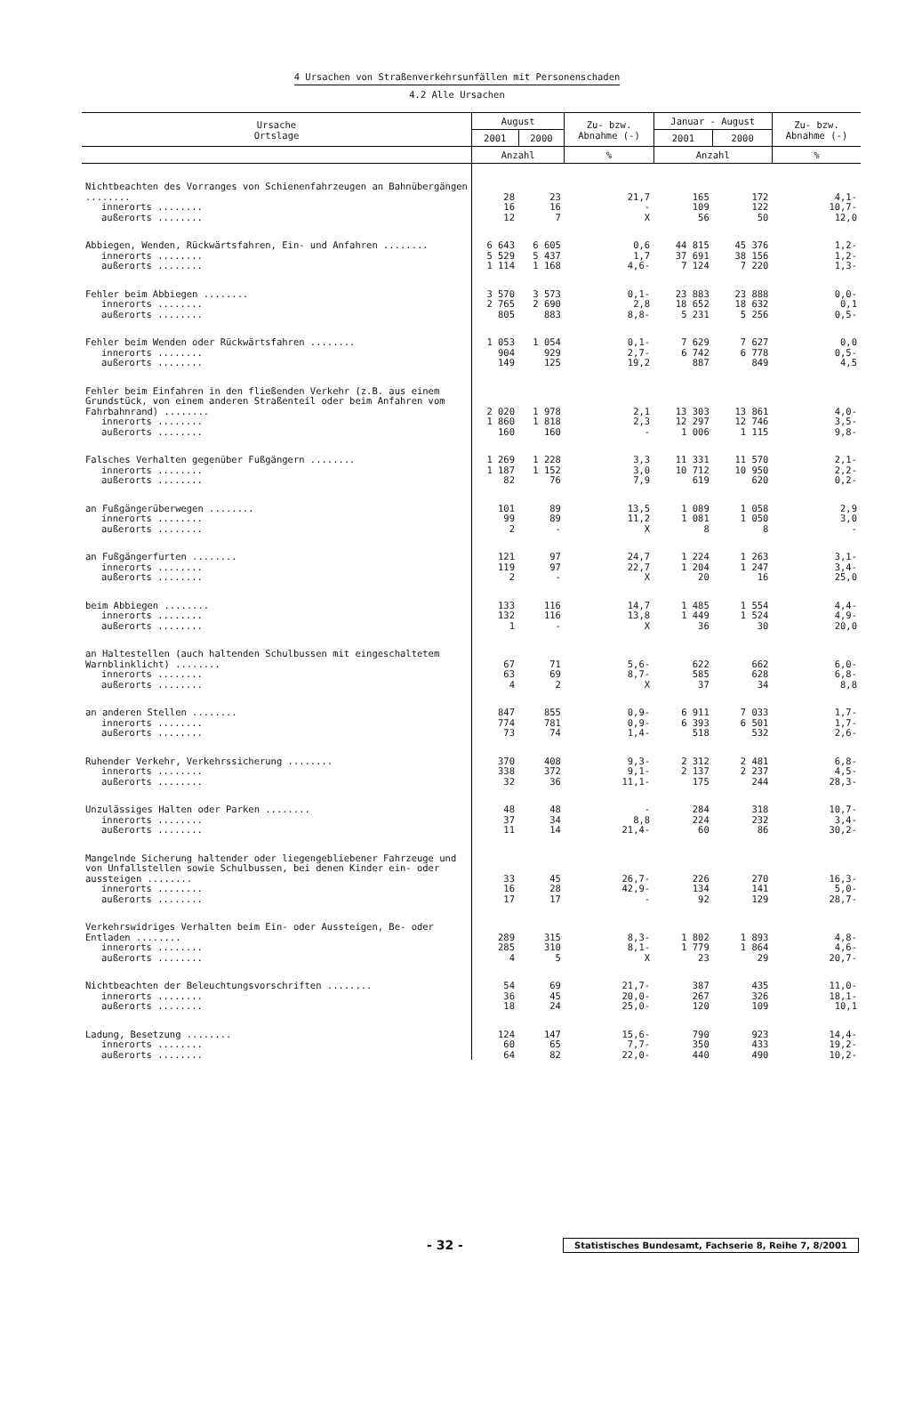4 Ursachen von Straßenverkehrsunfällen mit Personenschaden
4.2 Alle Ursachen
| Ursache Ortslage | August | | Zu- bzw. Abnahme (-) | Januar - August | | Zu- bzw. Abnahme (-) |
| --- | --- | --- | --- | --- | --- | --- |
| | 2001 | 2000 | | 2001 | 2000 | |
| | Anzahl | | % | Anzahl | | % |
| Nichtbeachten des Vorranges von Schienenfahrzeugen an Bahnübergängen ........ innerorts ........ außerorts ........ | 28 16 12 | 23 16 7 | 21,7 - X | 165 109 56 | 172 122 50 | 4,1- 10,7- 12,0 |
| Abbiegen, Wenden, Rückwärtsfahren, Ein- und Anfahren ........ innerorts ........ außerorts ........ | 6 643 5 529 1 114 | 6 605 5 437 1 168 | 0,6 1,7 4,6- | 44 815 37 691 7 124 | 45 376 38 156 7 220 | 1,2- 1,2- 1,3- |
| Fehler beim Abbiegen ........ innerorts ........ außerorts ........ | 3 570 2 765 805 | 3 573 2 690 883 | 0,1- 2,8 8,8- | 23 883 18 652 5 231 | 23 888 18 632 5 256 | 0,0- 0,1 0,5- |
| Fehler beim Wenden oder Rückwärtsfahren ........ innerorts ........ außerorts ........ | 1 053 904 149 | 1 054 929 125 | 0,1- 2,7- 19,2 | 7 629 6 742 887 | 7 627 6 778 849 | 0,0 0,5- 4,5 |
| Fehler beim Einfahren in den fließenden Verkehr (z.B. aus einem Grundstück, von einem anderen Straßenteil oder beim Anfahren vom Fahrbahnrand) ........ innerorts ........ außerorts ........ | 2 020 1 860 160 | 1 978 1 818 160 | 2,1 2,3 - | 13 303 12 297 1 006 | 13 861 12 746 1 115 | 4,0- 3,5- 9,8- |
| Falsches Verhalten gegenüber Fußgängern ........ innerorts ........ außerorts ........ | 1 269 1 187 82 | 1 228 1 152 76 | 3,3 3,0 7,9 | 11 331 10 712 619 | 11 570 10 950 620 | 2,1- 2,2- 0,2- |
| an Fußgängerüberwegen ........ innerorts ........ außerorts ........ | 101 99 2 | 89 89 - | 13,5 11,2 X | 1 089 1 081 8 | 1 058 1 050 8 | 2,9 3,0 - |
| an Fußgängerfurten ........ innerorts ........ außerorts ........ | 121 119 2 | 97 97 - | 24,7 22,7 X | 1 224 1 204 20 | 1 263 1 247 16 | 3,1- 3,4- 25,0 |
| beim Abbiegen ........ innerorts ........ außerorts ........ | 133 132 1 | 116 116 - | 14,7 13,8 X | 1 485 1 449 36 | 1 554 1 524 30 | 4,4- 4,9- 20,0 |
| an Haltestellen (auch haltenden Schulbussen mit eingeschaltetem Warnblinklicht) ........ innerorts ........ außerorts ........ | 67 63 4 | 71 69 2 | 5,6- 8,7- X | 622 585 37 | 662 628 34 | 6,0- 6,8- 8,8 |
| an anderen Stellen ........ innerorts ........ außerorts ........ | 847 774 73 | 855 781 74 | 0,9- 0,9- 1,4- | 6 911 6 393 518 | 7 033 6 501 532 | 1,7- 1,7- 2,6- |
| Ruhender Verkehr, Verkehrssicherung ........ innerorts ........ außerorts ........ | 370 338 32 | 408 372 36 | 9,3- 9,1- 11,1- | 2 312 2 137 175 | 2 481 2 237 244 | 6,8- 4,5- 28,3- |
| Unzulässiges Halten oder Parken ........ innerorts ........ außerorts ........ | 48 37 11 | 48 34 14 | - 8,8 21,4- | 284 224 60 | 318 232 86 | 10,7- 3,4- 30,2- |
| Mangelnde Sicherung haltender oder liegengebliebener Fahrzeuge und von Unfallstellen sowie Schulbussen, bei denen Kinder ein- oder aussteigen ........ innerorts ........ außerorts ........ | 33 16 17 | 45 28 17 | 26,7- 42,9- - | 226 134 92 | 270 141 129 | 16,3- 5,0- 28,7- |
| Verkehrswidriges Verhalten beim Ein- oder Aussteigen, Be- oder Entladen ........ innerorts ........ außerorts ........ | 289 285 4 | 315 310 5 | 8,3- 8,1- X | 1 802 1 779 23 | 1 893 1 864 29 | 4,8- 4,6- 20,7- |
| Nichtbeachten der Beleuchtungsvorschriften ........ innerorts ........ außerorts ........ | 54 36 18 | 69 45 24 | 21,7- 20,0- 25,0- | 387 267 120 | 435 326 109 | 11,0- 18,1- 10,1 |
| Ladung, Besetzung ........ innerorts ........ außerorts ........ | 124 60 64 | 147 65 82 | 15,6- 7,7- 22,0- | 790 350 440 | 923 433 490 | 14,4- 19,2- 10,2- |
- 32 - Statistisches Bundesamt, Fachserie 8, Reihe 7, 8/2001